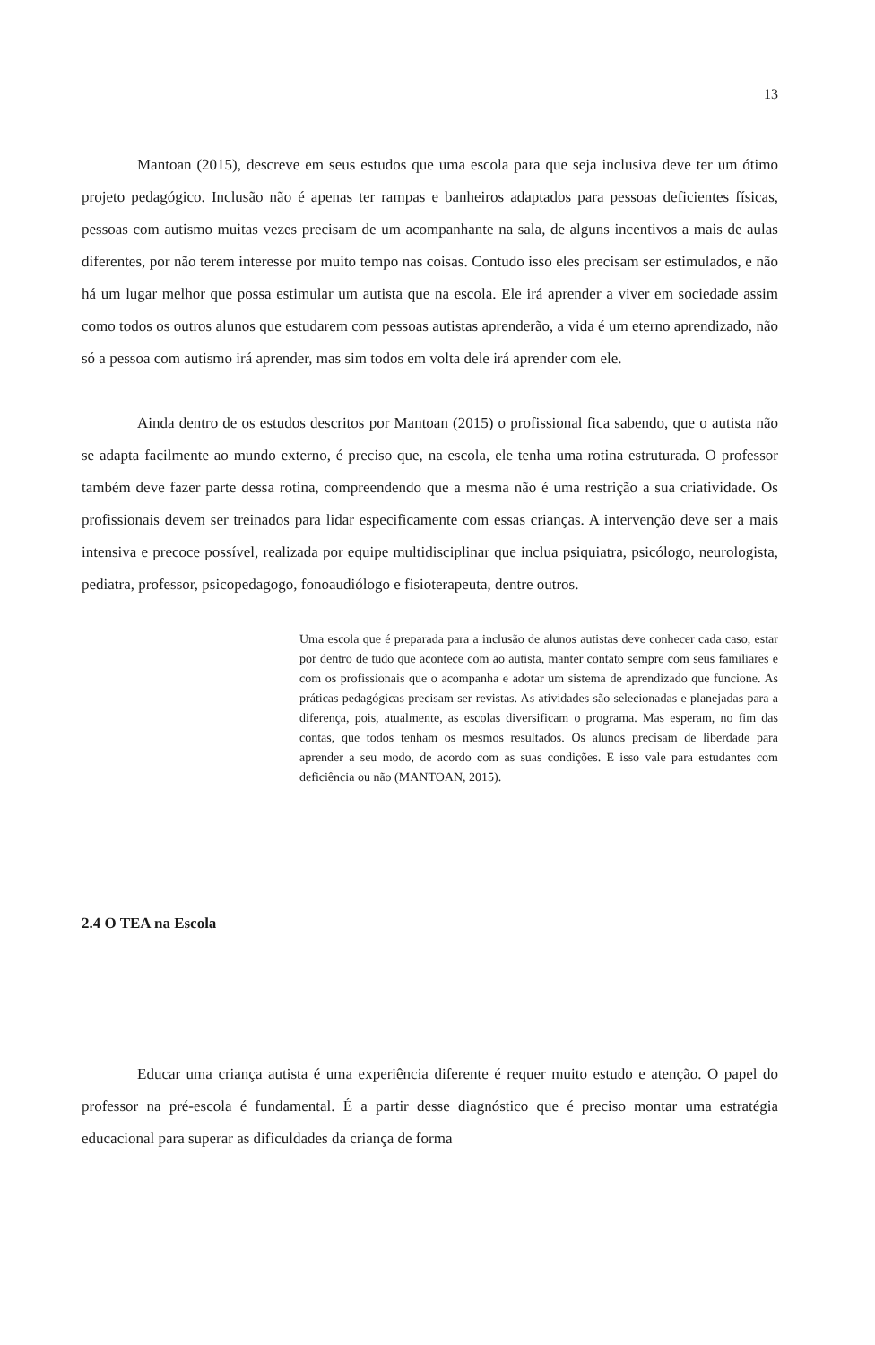13
Mantoan (2015), descreve em seus estudos que uma escola para que seja inclusiva deve ter um ótimo projeto pedagógico. Inclusão não é apenas ter rampas e banheiros adaptados para pessoas deficientes físicas, pessoas com autismo muitas vezes precisam de um acompanhante na sala, de alguns incentivos a mais de aulas diferentes, por não terem interesse por muito tempo nas coisas. Contudo isso eles precisam ser estimulados, e não há um lugar melhor que possa estimular um autista que na escola. Ele irá aprender a viver em sociedade assim como todos os outros alunos que estudarem com pessoas autistas aprenderão, a vida é um eterno aprendizado, não só a pessoa com autismo irá aprender, mas sim todos em volta dele irá aprender com ele.
Ainda dentro de os estudos descritos por Mantoan (2015) o profissional fica sabendo, que o autista não se adapta facilmente ao mundo externo, é preciso que, na escola, ele tenha uma rotina estruturada. O professor também deve fazer parte dessa rotina, compreendendo que a mesma não é uma restrição a sua criatividade. Os profissionais devem ser treinados para lidar especificamente com essas crianças. A intervenção deve ser a mais intensiva e precoce possível, realizada por equipe multidisciplinar que inclua psiquiatra, psicólogo, neurologista, pediatra, professor, psicopedagogo, fonoaudiólogo e fisioterapeuta, dentre outros.
Uma escola que é preparada para a inclusão de alunos autistas deve conhecer cada caso, estar por dentro de tudo que acontece com ao autista, manter contato sempre com seus familiares e com os profissionais que o acompanha e adotar um sistema de aprendizado que funcione. As práticas pedagógicas precisam ser revistas. As atividades são selecionadas e planejadas para a diferença, pois, atualmente, as escolas diversificam o programa. Mas esperam, no fim das contas, que todos tenham os mesmos resultados. Os alunos precisam de liberdade para aprender a seu modo, de acordo com as suas condições. E isso vale para estudantes com deficiência ou não (MANTOAN, 2015).
2.4 O TEA na Escola
Educar uma criança autista é uma experiência diferente é requer muito estudo e atenção. O papel do professor na pré-escola é fundamental. É a partir desse diagnóstico que é preciso montar uma estratégia educacional para superar as dificuldades da criança de forma